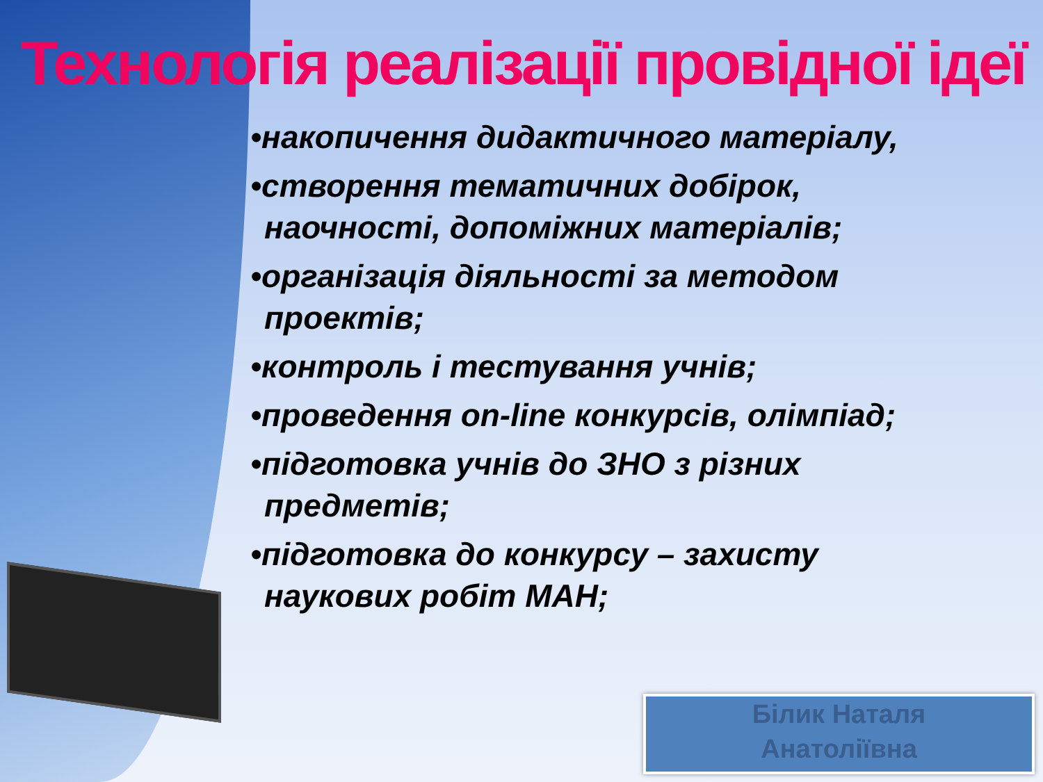Технологія реалізації провідної ідеї
•накопичення дидактичного матеріалу,
•створення тематичних добірок, наочності, допоміжних матеріалів;
•організація діяльності за методом проектів;
•контроль і тестування учнів;
•проведення on-line конкурсів, олімпіад;
•підготовка учнів до ЗНО з різних предметів;
•підготовка до конкурсу – захисту наукових робіт МАН;
Білик Наталя
Анатоліївна